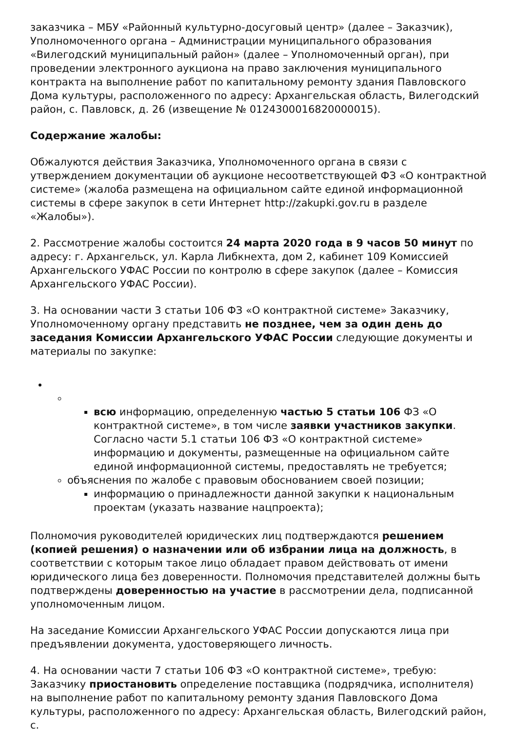заказчика – МБУ «Районный культурно-досуговый центр» (далее – Заказчик), Уполномоченного органа – Администрации муниципального образования «Вилегодский муниципальный район» (далее – Уполномоченный орган), при проведении электронного аукциона на право заключения муниципального контракта на выполнение работ по капитальному ремонту здания Павловского Дома культуры, расположенного по адресу: Архангельская область, Вилегодский район, с. Павловск, д. 26 (извещение № 0124300016820000015).
Содержание жалобы:
Обжалуются действия Заказчика, Уполномоченного органа в связи с утверждением документации об аукционе несоответствующей ФЗ «О контрактной системе» (жалоба размещена на официальном сайте единой информационной системы в сфере закупок в сети Интернет http://zakupki.gov.ru в разделе «Жалобы»).
2. Рассмотрение жалобы состоится 24 марта 2020 года в 9 часов 50 минут по адресу: г. Архангельск, ул. Карла Либкнехта, дом 2, кабинет 109 Комиссией Архангельского УФАС России по контролю в сфере закупок (далее – Комиссия Архангельского УФАС России).
3. На основании части 3 статьи 106 ФЗ «О контрактной системе» Заказчику, Уполномоченному органу представить не позднее, чем за один день до заседания Комиссии Архангельского УФАС России следующие документы и материалы по закупке:
всю информацию, определенную частью 5 статьи 106 ФЗ «О контрактной системе», в том числе заявки участников закупки. Согласно части 5.1 статьи 106 ФЗ «О контрактной системе» информацию и документы, размещенные на официальном сайте единой информационной системы, предоставлять не требуется;
объяснения по жалобе с правовым обоснованием своей позиции;
информацию о принадлежности данной закупки к национальным проектам (указать название нацпроекта);
Полномочия руководителей юридических лиц подтверждаются решением (копией решения) о назначении или об избрании лица на должность, в соответствии с которым такое лицо обладает правом действовать от имени юридического лица без доверенности. Полномочия представителей должны быть подтверждены доверенностью на участие в рассмотрении дела, подписанной уполномоченным лицом.
На заседание Комиссии Архангельского УФАС России допускаются лица при предъявлении документа, удостоверяющего личность.
4. На основании части 7 статьи 106 ФЗ «О контрактной системе», требую: Заказчику приостановить определение поставщика (подрядчика, исполнителя) на выполнение работ по капитальному ремонту здания Павловского Дома культуры, расположенного по адресу: Архангельская область, Вилегодский район, с.